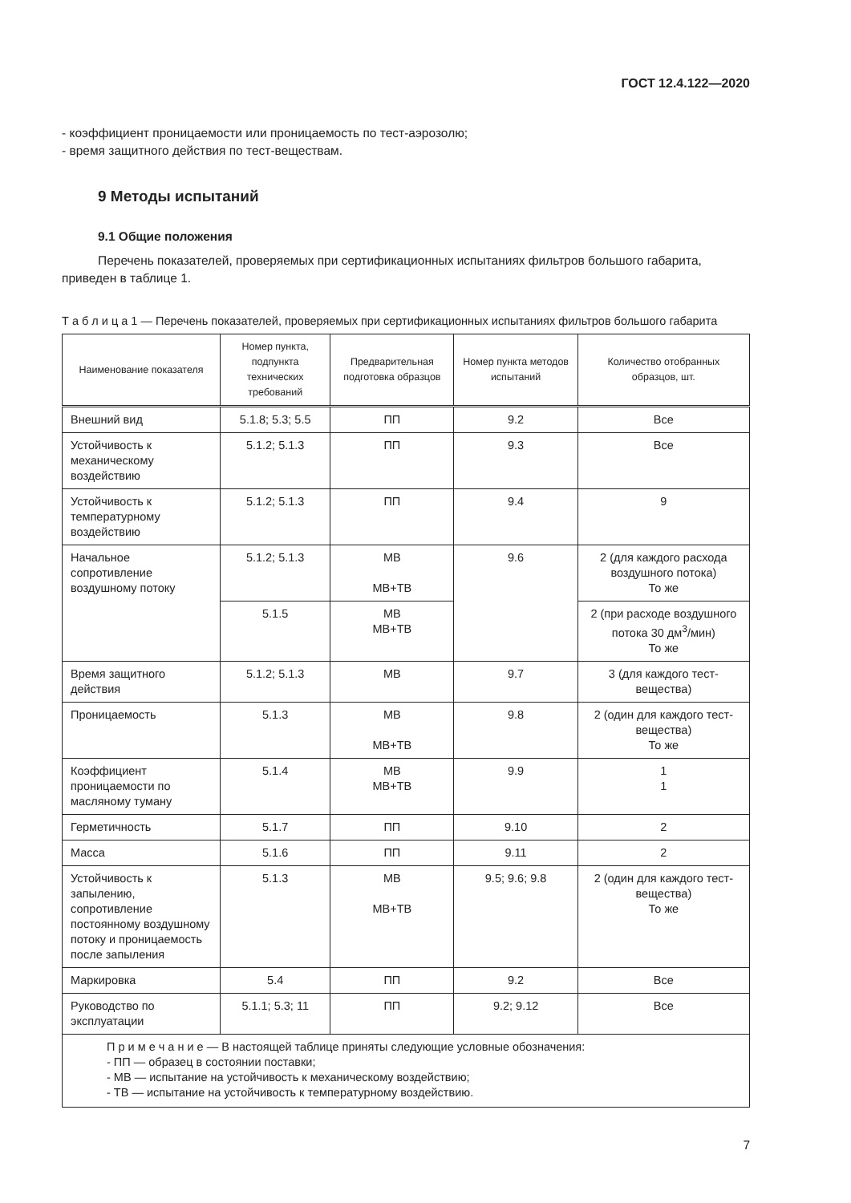ГОСТ 12.4.122—2020
- коэффициент проницаемости или проницаемость по тест-аэрозолю;
- время защитного действия по тест-веществам.
9 Методы испытаний
9.1 Общие положения
Перечень показателей, проверяемых при сертификационных испытаниях фильтров большого габарита, приведен в таблице 1.
Т а б л и ц а 1 — Перечень показателей, проверяемых при сертификационных испытаниях фильтров большого габарита
| Наименование показателя | Номер пункта, подпункта технических требований | Предварительная подготовка образцов | Номер пункта методов испытаний | Количество отобранных образцов, шт. |
| --- | --- | --- | --- | --- |
| Внешний вид | 5.1.8; 5.3; 5.5 | ПП | 9.2 | Все |
| Устойчивость к механическому воздействию | 5.1.2; 5.1.3 | ПП | 9.3 | Все |
| Устойчивость к температурному воздействию | 5.1.2; 5.1.3 | ПП | 9.4 | 9 |
| Начальное сопротивление воздушному потоку | 5.1.2; 5.1.3 | МВ МВ+ТВ | 9.6 | 2 (для каждого расхода воздушного потока) То же |
| | 5.1.5 | МВ МВ+ТВ | | 2 (при расходе воздушного потока 30 дм<sup>3</sup>/мин) То же |
| Время защитного действия | 5.1.2; 5.1.3 | МВ | 9.7 | 3 (для каждого тест-вещества) |
| Проницаемость | 5.1.3 | МВ МВ+ТВ | 9.8 | 2 (один для каждого тест-вещества) То же |
| Коэффициент проницаемости по масляному туману | 5.1.4 | МВ МВ+ТВ | 9.9 | 1 1 |
| Герметичность | 5.1.7 | ПП | 9.10 | 2 |
| Масса | 5.1.6 | ПП | 9.11 | 2 |
| Устойчивость к запылению, сопротивление постоянному воздушному потоку и проницаемость после запыления | 5.1.3 | МВ МВ+ТВ | 9.5; 9.6; 9.8 | 2 (один для каждого тест-вещества) То же |
| Маркировка | 5.4 | ПП | 9.2 | Все |
| Руководство по эксплуатации | 5.1.1; 5.3; 11 | ПП | 9.2; 9.12 | Все |
| П р и м е ч а н и е — В настоящей таблице приняты следующие условные обозначения: - ПП — образец в состоянии поставки; - МВ — испытание на устойчивость к механическому воздействию; - ТВ — испытание на устойчивость к температурному воздействию. | | | | |
7